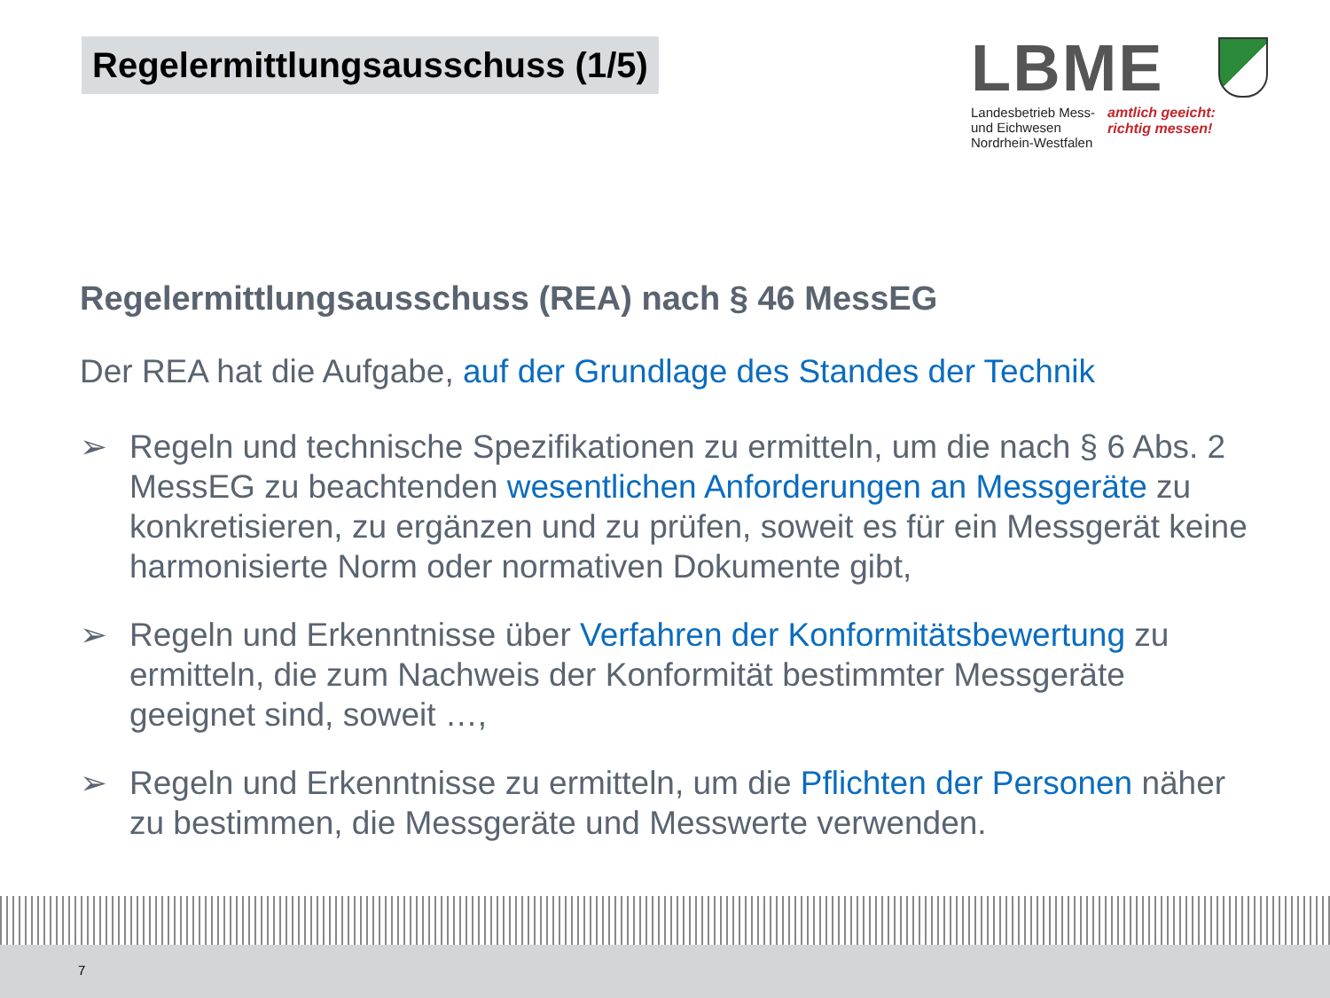Regelermittlungsausschuss (1/5)
LBME
Landesbetrieb Mess-
und Eichwesen
Nordrhein-Westfalen
amtlich geeicht:
richtig messen!
Regelermittlungsausschuss (REA) nach § 46 MessEG
Der REA hat die Aufgabe, auf der Grundlage des Standes der Technik
➢ Regeln und technische Spezifikationen zu ermitteln, um die nach § 6 Abs. 2 MessEG zu beachtenden wesentlichen Anforderungen an Messgeräte zu konkretisieren, zu ergänzen und zu prüfen, soweit es für ein Messgerät keine harmonisierte Norm oder normativen Dokumente gibt,
➢ Regeln und Erkenntnisse über Verfahren der Konformitätsbewertung zu ermitteln, die zum Nachweis der Konformität bestimmter Messgeräte geeignet sind, soweit …,
➢ Regeln und Erkenntnisse zu ermitteln, um die Pflichten der Personen näher zu bestimmen, die Messgeräte und Messwerte verwenden.
7